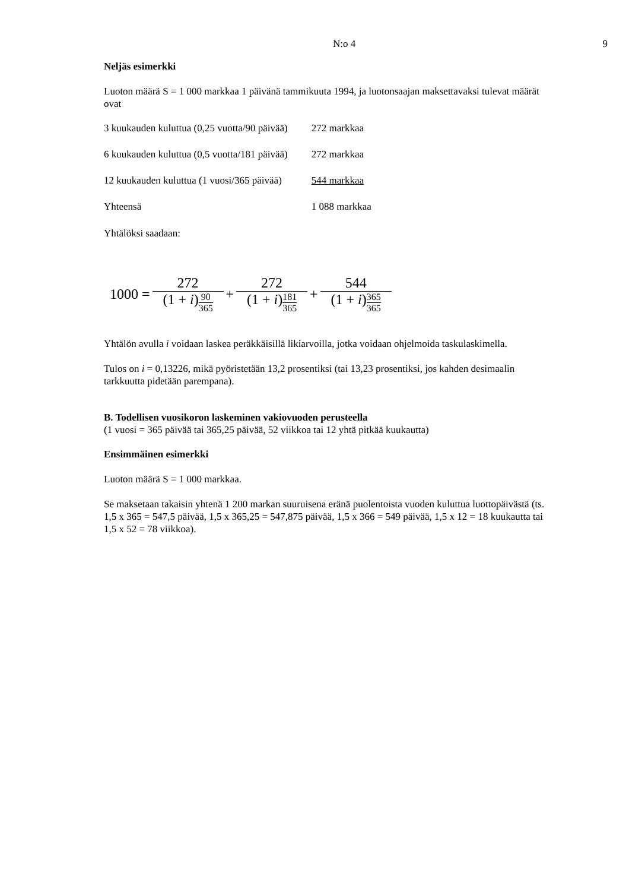N:o 4
9
Neljäs esimerkki
Luoton määrä S = 1 000 markkaa 1 päivänä tammikuuta 1994, ja luotonsaajan maksettavaksi tulevat määrät ovat
| 3 kuukauden kuluttua (0,25 vuotta/90 päivää) | 272 markkaa |
| 6 kuukauden kuluttua (0,5 vuotta/181 päivää) | 272 markkaa |
| 12 kuukauden kuluttua (1 vuosi/365 päivää) | 544 markkaa |
| Yhteensä | 1 088 markkaa |
Yhtälöksi saadaan:
1000 = 272 (1 + i)90 365 + 272 (1 + i)181 365 + 544 (1 + i)365 365
Yhtälön avulla i voidaan laskea peräkkäisillä likiarvoilla, jotka voidaan ohjelmoida taskulaskimella.
Tulos on i = 0,13226, mikä pyöristetään 13,2 prosentiksi (tai 13,23 prosentiksi, jos kahden desimaalin tarkkuutta pidetään parempana).
B. Todellisen vuosikoron laskeminen vakiovuoden perusteella
(1 vuosi = 365 päivää tai 365,25 päivää, 52 viikkoa tai 12 yhtä pitkää kuukautta)
Ensimmäinen esimerkki
Luoton määrä S = 1 000 markkaa.
Se maksetaan takaisin yhtenä 1 200 markan suuruisena eränä puolentoista vuoden kuluttua luottopäivästä (ts. 1,5 x 365 = 547,5 päivää, 1,5 x 365,25 = 547,875 päivää, 1,5 x 366 = 549 päivää, 1,5 x 12 = 18 kuukautta tai 1,5 x 52 = 78 viikkoa).